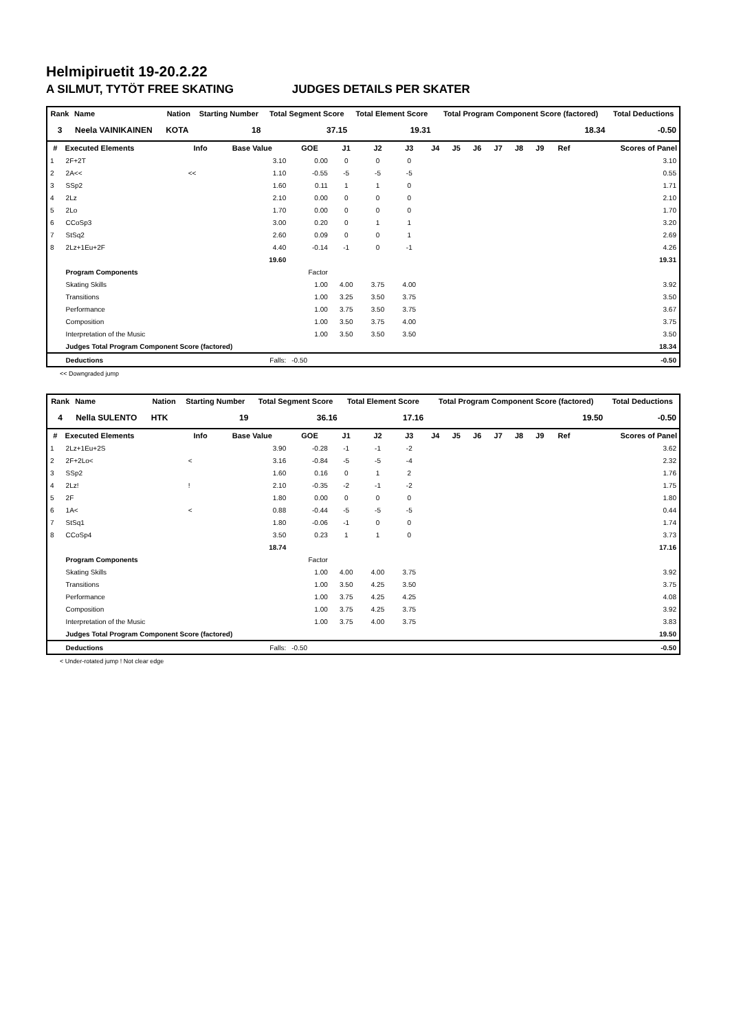Helmipiruetit 19-20.2.22
A SILMUT, TYTÖT FREE SKATING JUDGES DETAILS PER SKATER
| Rank | Name | Nation | Starting Number | Total Segment Score | Total Element Score | Total Program Component Score (factored) | Total Deductions |
| --- | --- | --- | --- | --- | --- | --- | --- |
| 3 | Neela VAINIKAINEN | KOTA | 18 | 37.15 | 19.31 | 18.34 | -0.50 |
| # | Executed Elements | Info | Base Value | GOE | J1 | J2 | J3 | J4 | J5 | J6 | J7 | J8 | J9 | Ref | Scores of Panel |
| --- | --- | --- | --- | --- | --- | --- | --- | --- | --- | --- | --- | --- | --- | --- | --- |
| 1 | 2F+2T | | 3.10 | 0.00 | 0 | 0 | 0 | | | | | | | | 3.10 |
| 2 | 2A<< | << | 1.10 | -0.55 | -5 | -5 | -5 | | | | | | | | 0.55 |
| 3 | SSp2 | | 1.60 | 0.11 | 1 | 1 | 0 | | | | | | | | 1.71 |
| 4 | 2Lz | | 2.10 | 0.00 | 0 | 0 | 0 | | | | | | | | 2.10 |
| 5 | 2Lo | | 1.70 | 0.00 | 0 | 0 | 0 | | | | | | | | 1.70 |
| 6 | CCoSp3 | | 3.00 | 0.20 | 0 | 1 | 1 | | | | | | | | 3.20 |
| 7 | StSq2 | | 2.60 | 0.09 | 0 | 0 | 1 | | | | | | | | 2.69 |
| 8 | 2Lz+1Eu+2F | | 4.40 | -0.14 | -1 | 0 | -1 | | | | | | | | 4.26 |
| | | | 19.60 | | | | | | | | | | | | 19.31 |
| | Program Components | | | Factor | | | | | | | | | | | |
| | Skating Skills | | | 1.00 | 4.00 | 3.75 | 4.00 | | | | | | | | 3.92 |
| | Transitions | | | 1.00 | 3.25 | 3.50 | 3.75 | | | | | | | | 3.50 |
| | Performance | | | 1.00 | 3.75 | 3.50 | 3.75 | | | | | | | | 3.67 |
| | Composition | | | 1.00 | 3.50 | 3.75 | 4.00 | | | | | | | | 3.75 |
| | Interpretation of the Music | | | 1.00 | 3.50 | 3.50 | 3.50 | | | | | | | | 3.50 |
| | Judges Total Program Component Score (factored) | | | | | | | | | | | | | | 18.34 |
| | Deductions | | Falls: | -0.50 | | | | | | | | | | | -0.50 |
<< Downgraded jump
| Rank | Name | Nation | Starting Number | Total Segment Score | Total Element Score | Total Program Component Score (factored) | Total Deductions |
| --- | --- | --- | --- | --- | --- | --- | --- |
| 4 | Nella SULENTO | HTK | 19 | 36.16 | 17.16 | 19.50 | -0.50 |
| # | Executed Elements | Info | Base Value | GOE | J1 | J2 | J3 | J4 | J5 | J6 | J7 | J8 | J9 | Ref | Scores of Panel |
| --- | --- | --- | --- | --- | --- | --- | --- | --- | --- | --- | --- | --- | --- | --- | --- |
| 1 | 2Lz+1Eu+2S | | 3.90 | -0.28 | -1 | -1 | -2 | | | | | | | | 3.62 |
| 2 | 2F+2Lo< | < | 3.16 | -0.84 | -5 | -5 | -4 | | | | | | | | 2.32 |
| 3 | SSp2 | | 1.60 | 0.16 | 0 | 1 | 2 | | | | | | | | 1.76 |
| 4 | 2Lz! | ! | 2.10 | -0.35 | -2 | -1 | -2 | | | | | | | | 1.75 |
| 5 | 2F | | 1.80 | 0.00 | 0 | 0 | 0 | | | | | | | | 1.80 |
| 6 | 1A< | < | 0.88 | -0.44 | -5 | -5 | -5 | | | | | | | | 0.44 |
| 7 | StSq1 | | 1.80 | -0.06 | -1 | 0 | 0 | | | | | | | | 1.74 |
| 8 | CCoSp4 | | 3.50 | 0.23 | 1 | 1 | 0 | | | | | | | | 3.73 |
| | | | 18.74 | | | | | | | | | | | | 17.16 |
| | Program Components | | | Factor | | | | | | | | | | | |
| | Skating Skills | | | 1.00 | 4.00 | 4.00 | 3.75 | | | | | | | | 3.92 |
| | Transitions | | | 1.00 | 3.50 | 4.25 | 3.50 | | | | | | | | 3.75 |
| | Performance | | | 1.00 | 3.75 | 4.25 | 4.25 | | | | | | | | 4.08 |
| | Composition | | | 1.00 | 3.75 | 4.25 | 3.75 | | | | | | | | 3.92 |
| | Interpretation of the Music | | | 1.00 | 3.75 | 4.00 | 3.75 | | | | | | | | 3.83 |
| | Judges Total Program Component Score (factored) | | | | | | | | | | | | | | 19.50 |
| | Deductions | | Falls: | -0.50 | | | | | | | | | | | -0.50 |
< Under-rotated jump ! Not clear edge